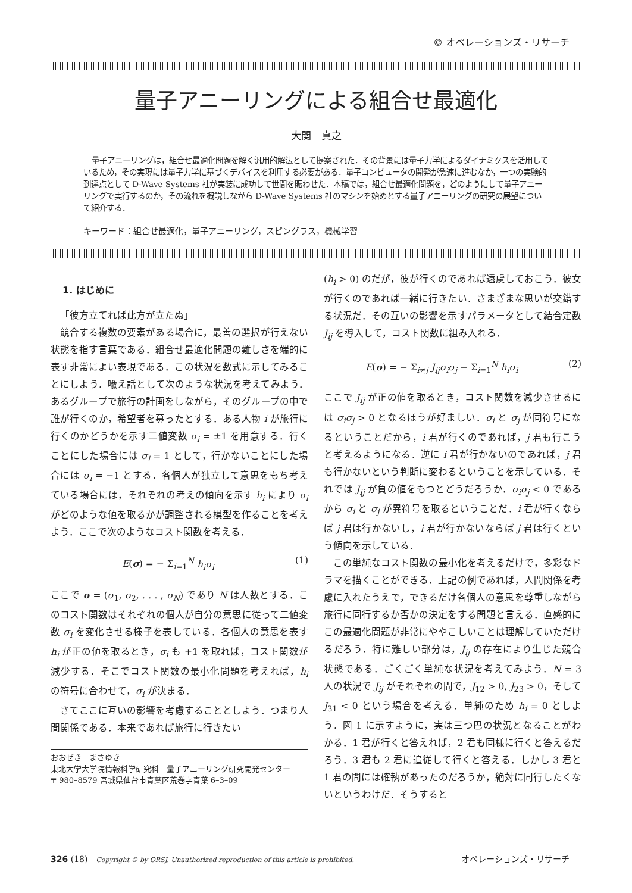© オペレーションズ・リサーチ
量子アニーリングによる組合せ最適化
大関　真之
量子アニーリングは，組合せ最適化問題を解く汎用的解法として提案された．その背景には量子力学によるダイナミクスを活用しているため，その実現には量子力学に基づくデバイスを利用する必要がある．量子コンピュータの開発が急速に進むなか，一つの実験的到達点として D-Wave Systems 社が実装に成功して世間を賑わせた．本稿では，組合せ最適化問題を，どのようにして量子アニーリングで実行するのか，その流れを概説しながら D-Wave Systems 社のマシンを始めとする量子アニーリングの研究の展望について紹介する．
キーワード：組合せ最適化，量子アニーリング，スピングラス，機械学習
1. はじめに
「彼方立てれば此方が立たぬ」
競合する複数の要素がある場合に，最善の選択が行えない状態を指す言葉である．組合せ最適化問題の難しさを端的に表す非常によい表現である．この状況を数式に示してみることにしよう．喩え話として次のような状況を考えてみよう．あるグループで旅行の計画をしながら，そのグループの中で誰が行くのか，希望者を募ったとする．ある人物 i が旅行に行くのかどうかを示す二値変数 σ<sub>i</sub> = ±1 を用意する．行くことにした場合には σ<sub>i</sub> = 1 として，行かないことにした場合には σ<sub>i</sub> = −1 とする．各個人が独立して意思をもち考えている場合には，それぞれの考えの傾向を示す h<sub>i</sub> により σ<sub>i</sub> がどのような値を取るかが調整される模型を作ることを考えよう．ここで次のようなコスト関数を考える．
E(σ) = − Σ<sub>i=1</sub><sup>N</sup> h<sub>i</sub>σ<sub>i</sub> (1)
ここで σ = (σ<sub>1</sub>, σ<sub>2</sub>, . . . , σ<sub>N</sub>) であり N は人数とする．このコスト関数はそれぞれの個人が自分の意思に従って二値変数 σ<sub>i</sub> を変化させる様子を表している．各個人の意思を表す h<sub>i</sub> が正の値を取るとき，σ<sub>i</sub> も +1 を取れば，コスト関数が減少する．そこでコスト関数の最小化問題を考えれば，h<sub>i</sub> の符号に合わせて，σ<sub>i</sub> が決まる．
さてここに互いの影響を考慮することとしよう．つまり人間関係である．本来であれば旅行に行きたい
おおぜき　まさゆき
東北大学大学院情報科学研究科　量子アニーリング研究開発センター
〒 980–8579 宮城県仙台市青葉区荒巻字青葉 6–3–09
(h<sub>i</sub> > 0) のだが，彼が行くのであれば遠慮しておこう．彼女が行くのであれば一緒に行きたい．さまざまな思いが交錯する状況だ．その互いの影響を示すパラメータとして結合定数 J<sub>ij</sub> を導入して，コスト関数に組み入れる．
E(σ) = − Σ<sub>i≠j</sub> J<sub>ij</sub>σ<sub>i</sub>σ<sub>j</sub> − Σ<sub>i=1</sub><sup>N</sup> h<sub>i</sub>σ<sub>i</sub> (2)
ここで J<sub>ij</sub> が正の値を取るとき，コスト関数を減少させるには σ<sub>i</sub>σ<sub>j</sub> > 0 となるほうが好ましい．σ<sub>i</sub> と σ<sub>j</sub> が同符号になるということだから，i 君が行くのであれば，j 君も行こうと考えるようになる．逆に i 君が行かないのであれば，j 君も行かないという判断に変わるということを示している．それでは J<sub>ij</sub> が負の値をもつとどうだろうか．σ<sub>i</sub>σ<sub>j</sub> < 0 であるから σ<sub>i</sub> と σ<sub>j</sub> が異符号を取るということだ．i 君が行くならば j 君は行かないし，i 君が行かないならば j 君は行くという傾向を示している．
この単純なコスト関数の最小化を考えるだけで，多彩なドラマを描くことができる．上記の例であれば，人間関係を考慮に入れたうえで，できるだけ各個人の意思を尊重しながら旅行に同行するか否かの決定をする問題と言える．直感的にこの最適化問題が非常にややこしいことは理解していただけるだろう．特に難しい部分は，J<sub>ij</sub> の存在により生じた競合状態である．ごくごく単純な状況を考えてみよう．N = 3 人の状況で J<sub>ij</sub> がそれぞれの間で，J<sub>12</sub> > 0, J<sub>23</sub> > 0，そして J<sub>31</sub> < 0 という場合を考える．単純のため h<sub>i</sub> = 0 としよう．図 1 に示すように，実は三つ巴の状況となることがわかる．1 君が行くと答えれば，2 君も同様に行くと答えるだろう．3 君も 2 君に追従して行くと答える．しかし 3 君と 1 君の間には確執があったのだろうか，絶対に同行したくないというわけだ．そうすると
326 (18)　Copyright © by ORSJ. Unauthorized reproduction of this article is prohibited. オペレーションズ・リサーチ